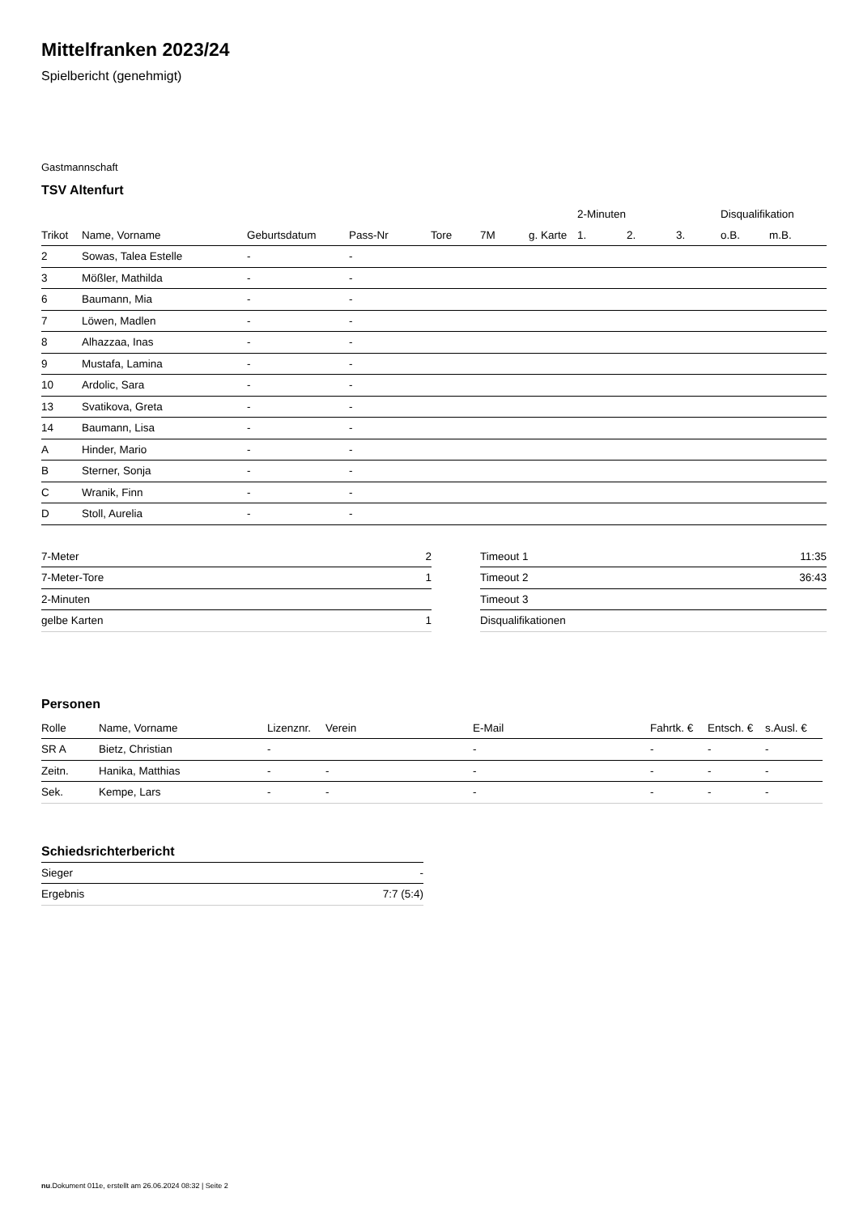Mittelfranken 2023/24
Spielbericht (genehmigt)
Gastmannschaft
TSV Altenfurt
| | | | | | | | 2-Minuten | | | Disqualifikation | |
| --- | --- | --- | --- | --- | --- | --- | --- | --- | --- | --- | --- |
| Trikot | Name, Vorname | Geburtsdatum | Pass-Nr | Tore | 7M | g. Karte | 1. | 2. | 3. | o.B. | m.B. |
| 2 | Sowas, Talea Estelle | - | - | | | | | | | | |
| 3 | Mößler, Mathilda | - | - | | | | | | | | |
| 6 | Baumann, Mia | - | - | | | | | | | | |
| 7 | Löwen, Madlen | - | - | | | | | | | | |
| 8 | Alhazzaa, Inas | - | - | | | | | | | | |
| 9 | Mustafa, Lamina | - | - | | | | | | | | |
| 10 | Ardolic, Sara | - | - | | | | | | | | |
| 13 | Svatikova, Greta | - | - | | | | | | | | |
| 14 | Baumann, Lisa | - | - | | | | | | | | |
| A | Hinder, Mario | - | - | | | | | | | | |
| B | Sterner, Sonja | - | - | | | | | | | | |
| C | Wranik, Finn | - | - | | | | | | | | |
| D | Stoll, Aurelia | - | - | | | | | | | | |
| 7-Meter | 2 |
| 7-Meter-Tore | 1 |
| 2-Minuten | |
| gelbe Karten | 1 |
| Timeout 1 | 11:35 |
| Timeout 2 | 36:43 |
| Timeout 3 | |
| Disqualifikationen | |
Personen
| Rolle | Name, Vorname | Lizenznr. | Verein | E-Mail | Fahrtk. € | Entsch. € | s.Ausl. € |
| --- | --- | --- | --- | --- | --- | --- | --- |
| SR A | Bietz, Christian | - | | - | - | - | - |
| Zeitn. | Hanika, Matthias | - | - | - | - | - | - |
| Sek. | Kempe, Lars | - | - | - | - | - | - |
Schiedsrichterbericht
| Sieger | - |
| Ergebnis | 7:7 (5:4) |
nu.Dokument 011e, erstellt am 26.06.2024 08:32 | Seite 2